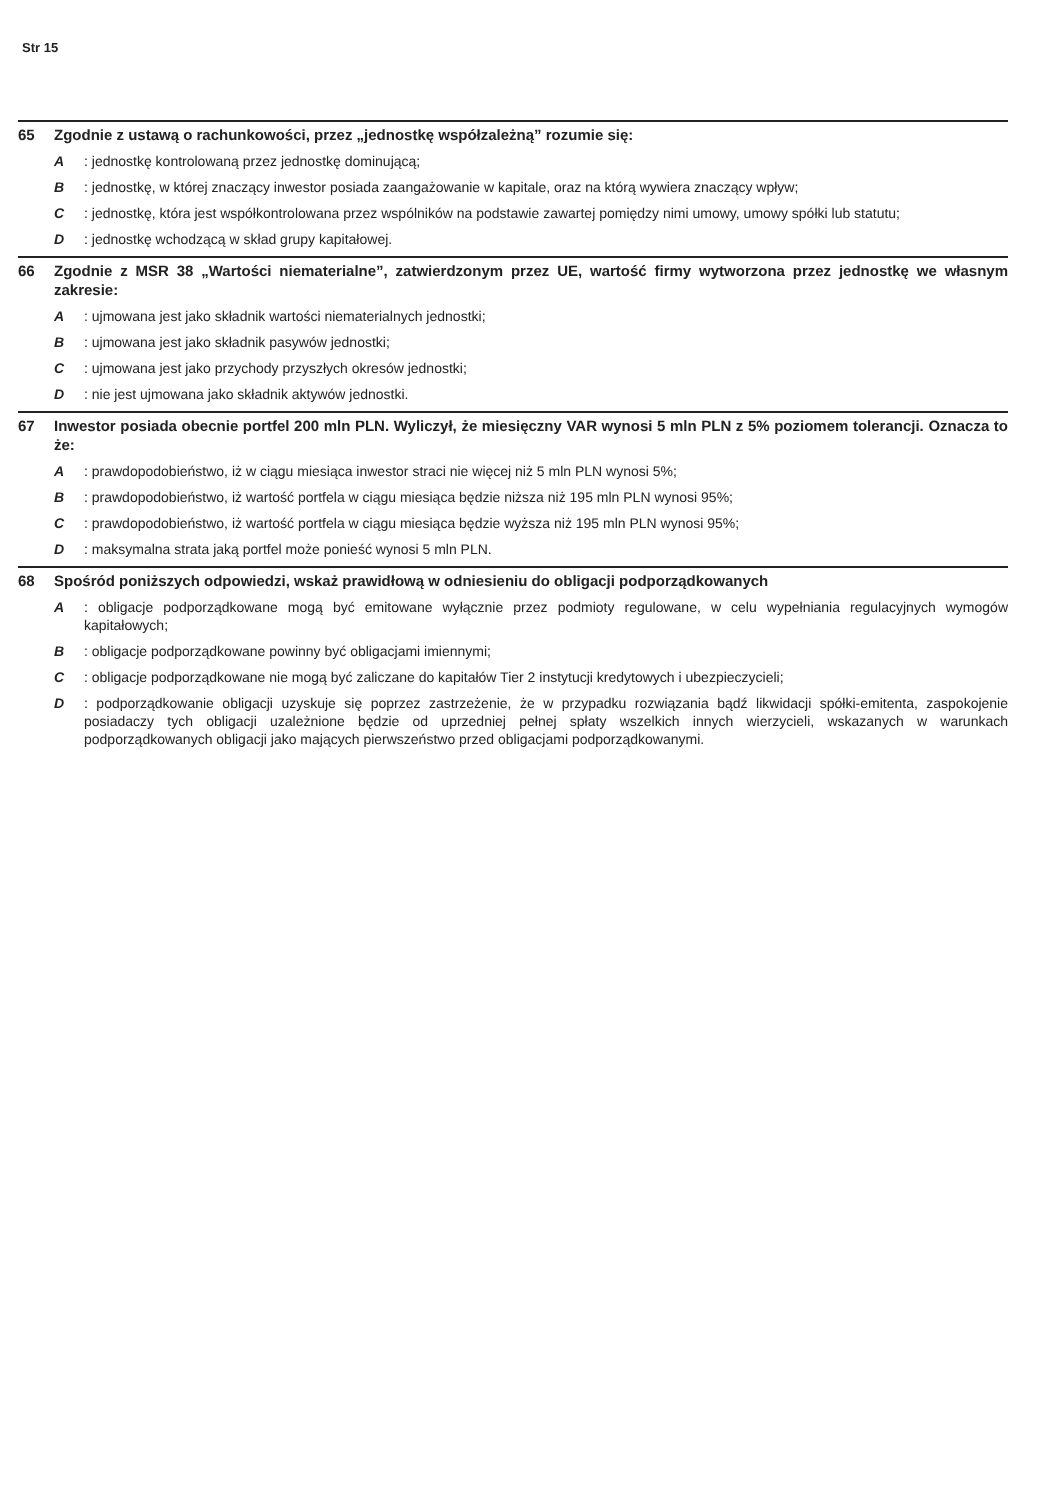Str 15
65 Zgodnie z ustawą o rachunkowości, przez „jednostkę współzależną” rozumie się:
A : jednostkę kontrolowaną przez jednostkę dominującą;
B : jednostkę, w której znaczący inwestor posiada zaangażowanie w kapitale, oraz na którą wywiera znaczący wpływ;
C : jednostkę, która jest współkontrolowana przez wspólników na podstawie zawartej pomiędzy nimi umowy, umowy spółki lub statutu;
D : jednostkę wchodzącą w skład grupy kapitałowej.
66 Zgodnie z MSR 38 „Wartości niematerialne”, zatwierdzonym przez UE, wartość firmy wytworzona przez jednostkę we własnym zakresie:
A : ujmowana jest jako składnik wartości niematerialnych jednostki;
B : ujmowana jest jako składnik pasywów jednostki;
C : ujmowana jest jako przychody przyszłych okresów jednostki;
D : nie jest ujmowana jako składnik aktywów jednostki.
67 Inwestor posiada obecnie portfel 200 mln PLN. Wyliczył, że miesięczny VAR wynosi 5 mln PLN z 5% poziomem tolerancji. Oznacza to że:
A : prawdopodobieństwo, iż w ciągu miesiąca inwestor straci nie więcej niż 5 mln PLN wynosi 5%;
B : prawdopodobieństwo, iż wartość portfela w ciągu miesiąca będzie niższa niż 195 mln PLN wynosi 95%;
C : prawdopodobieństwo, iż wartość portfela w ciągu miesiąca będzie wyższa niż 195 mln PLN wynosi 95%;
D : maksymalna strata jaką portfel może ponieść wynosi 5 mln PLN.
68 Spośród poniższych odpowiedzi, wskaż prawidłową w odniesieniu do obligacji podporządkowanych
A : obligacje podporządkowane mogą być emitowane wyłącznie przez podmioty regulowane, w celu wypełniania regulacyjnych wymogów kapitałowych;
B : obligacje podporządkowane powinny być obligacjami imiennymi;
C : obligacje podporządkowane nie mogą być zaliczane do kapitałów Tier 2 instytucji kredytowych i ubezpieczycieli;
D : podporządkowanie obligacji uzyskuje się poprzez zastrzeżenie, że w przypadku rozwiązania bądź likwidacji spółki-emitenta, zaspokojenie posiadaczy tych obligacji uzależnione będzie od uprzedniej pełnej spłaty wszelkich innych wierzycieli, wskazanych w warunkach podporządkowanych obligacji jako mających pierwszeństwo przed obligacjami podporządkowanymi.